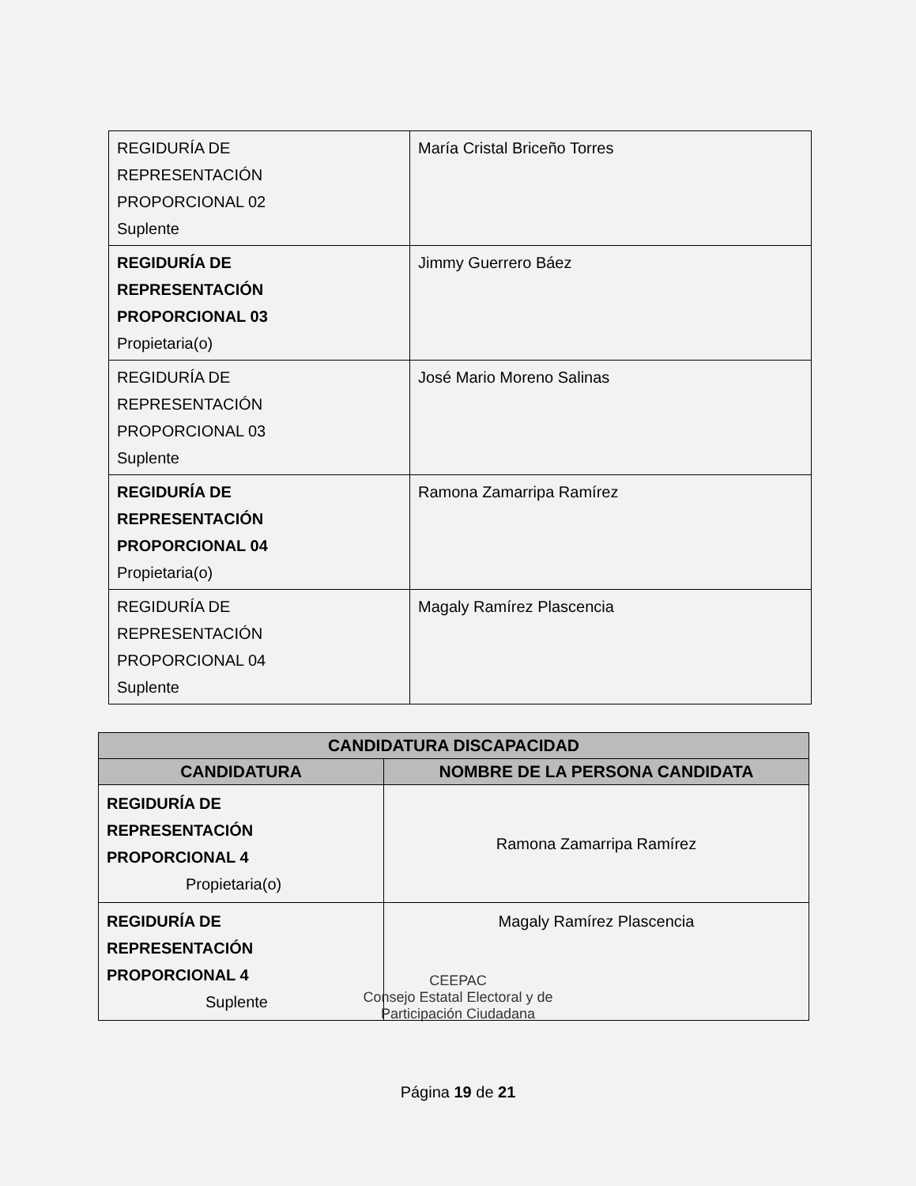| REGIDURÍA DE REPRESENTACIÓN PROPORCIONAL 02 Suplente | María Cristal Briceño Torres |
| REGIDURÍA DE REPRESENTACIÓN PROPORCIONAL 03 Propietaria(o) | Jimmy Guerrero Báez |
| REGIDURÍA DE REPRESENTACIÓN PROPORCIONAL 03 Suplente | José Mario Moreno Salinas |
| REGIDURÍA DE REPRESENTACIÓN PROPORCIONAL 04 Propietaria(o) | Ramona Zamarripa Ramírez |
| REGIDURÍA DE REPRESENTACIÓN PROPORCIONAL 04 Suplente | Magaly Ramírez Plascencia |
| CANDIDATURA DISCAPACIDAD | |
| --- | --- |
| CANDIDATURA | NOMBRE DE LA PERSONA CANDIDATA |
| REGIDURÍA DE REPRESENTACIÓN PROPORCIONAL 4 Propietaria(o) | Ramona Zamarripa Ramírez |
| REGIDURÍA DE REPRESENTACIÓN PROPORCIONAL 4 Suplente | Magaly Ramírez Plascencia |
CEEPAC
Consejo Estatal Electoral y de
Participación Ciudadana
Página 19 de 21